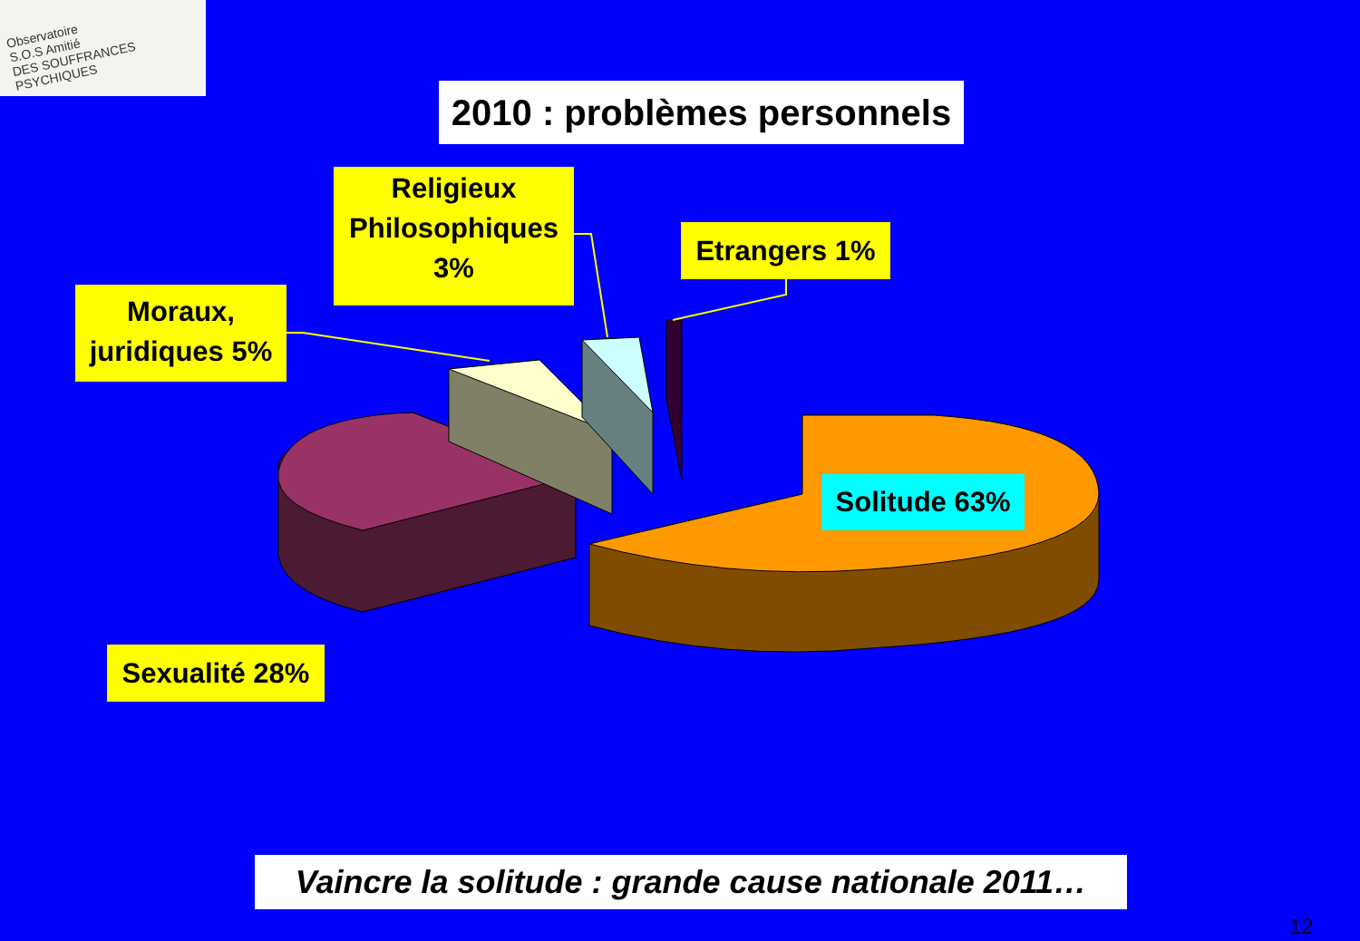Observatoire
S.O.S Amitié
DES SOUFFRANCES PSYCHIQUES
2010 : problèmes personnels
Religieux Philosophiques 3%
Etrangers 1%
Moraux, juridiques 5%
Solitude 63%
Sexualité 28%
Vaincre la solitude : grande cause nationale 2011…
12